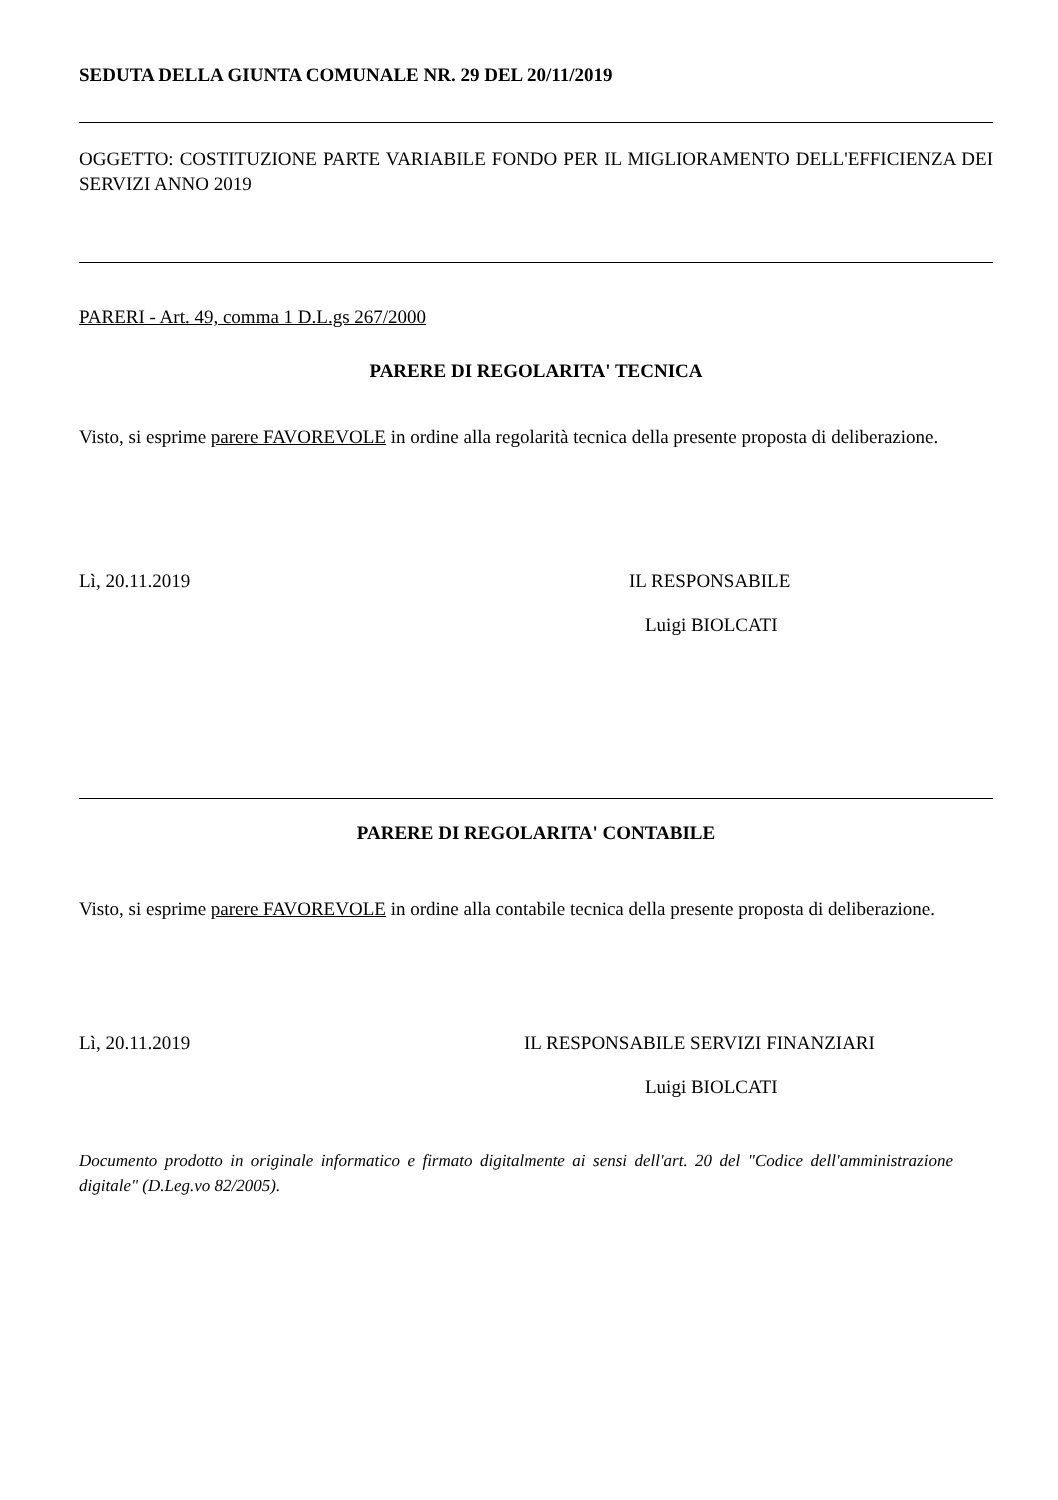SEDUTA DELLA GIUNTA COMUNALE NR. 29 DEL 20/11/2019
OGGETTO: COSTITUZIONE PARTE VARIABILE FONDO PER IL MIGLIORAMENTO DELL'EFFICIENZA DEI SERVIZI ANNO 2019
PARERI - Art. 49, comma 1 D.L.gs 267/2000
PARERE DI REGOLARITA' TECNICA
Visto, si esprime parere FAVOREVOLE in ordine alla regolarità tecnica della presente proposta di deliberazione.
Lì, 20.11.2019 IL RESPONSABILE
Luigi BIOLCATI
PARERE DI REGOLARITA' CONTABILE
Visto, si esprime parere FAVOREVOLE in ordine alla contabile tecnica della presente proposta di deliberazione.
Lì, 20.11.2019 IL RESPONSABILE SERVIZI FINANZIARI
Luigi BIOLCATI
Documento prodotto in originale informatico e firmato digitalmente ai sensi dell'art. 20 del "Codice dell'amministrazione digitale" (D.Leg.vo 82/2005).